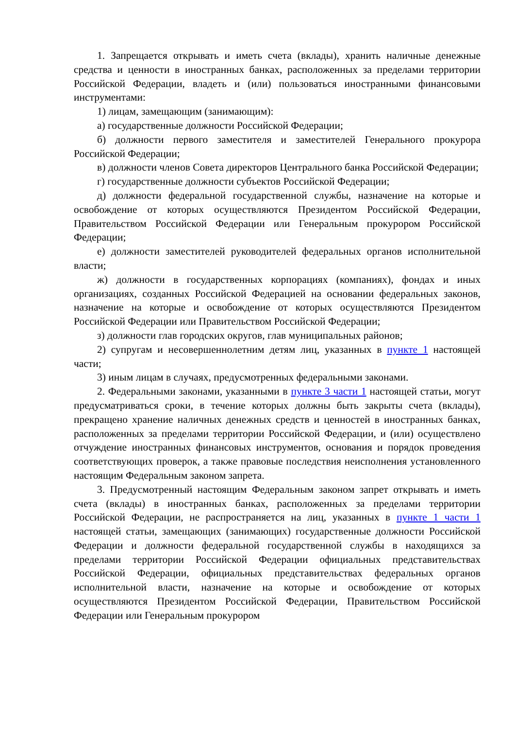1. Запрещается открывать и иметь счета (вклады), хранить наличные денежные средства и ценности в иностранных банках, расположенных за пределами территории Российской Федерации, владеть и (или) пользоваться иностранными финансовыми инструментами:
1) лицам, замещающим (занимающим):
а) государственные должности Российской Федерации;
б) должности первого заместителя и заместителей Генерального прокурора Российской Федерации;
в) должности членов Совета директоров Центрального банка Российской Федерации;
г) государственные должности субъектов Российской Федерации;
д) должности федеральной государственной службы, назначение на которые и освобождение от которых осуществляются Президентом Российской Федерации, Правительством Российской Федерации или Генеральным прокурором Российской Федерации;
е) должности заместителей руководителей федеральных органов исполнительной власти;
ж) должности в государственных корпорациях (компаниях), фондах и иных организациях, созданных Российской Федерацией на основании федеральных законов, назначение на которые и освобождение от которых осуществляются Президентом Российской Федерации или Правительством Российской Федерации;
з) должности глав городских округов, глав муниципальных районов;
2) супругам и несовершеннолетним детям лиц, указанных в пункте 1 настоящей части;
3) иным лицам в случаях, предусмотренных федеральными законами.
2. Федеральными законами, указанными в пункте 3 части 1 настоящей статьи, могут предусматриваться сроки, в течение которых должны быть закрыты счета (вклады), прекращено хранение наличных денежных средств и ценностей в иностранных банках, расположенных за пределами территории Российской Федерации, и (или) осуществлено отчуждение иностранных финансовых инструментов, основания и порядок проведения соответствующих проверок, а также правовые последствия неисполнения установленного настоящим Федеральным законом запрета.
3. Предусмотренный настоящим Федеральным законом запрет открывать и иметь счета (вклады) в иностранных банках, расположенных за пределами территории Российской Федерации, не распространяется на лиц, указанных в пункте 1 части 1 настоящей статьи, замещающих (занимающих) государственные должности Российской Федерации и должности федеральной государственной службы в находящихся за пределами территории Российской Федерации официальных представительствах Российской Федерации, официальных представительствах федеральных органов исполнительной власти, назначение на которые и освобождение от которых осуществляются Президентом Российской Федерации, Правительством Российской Федерации или Генеральным прокурором